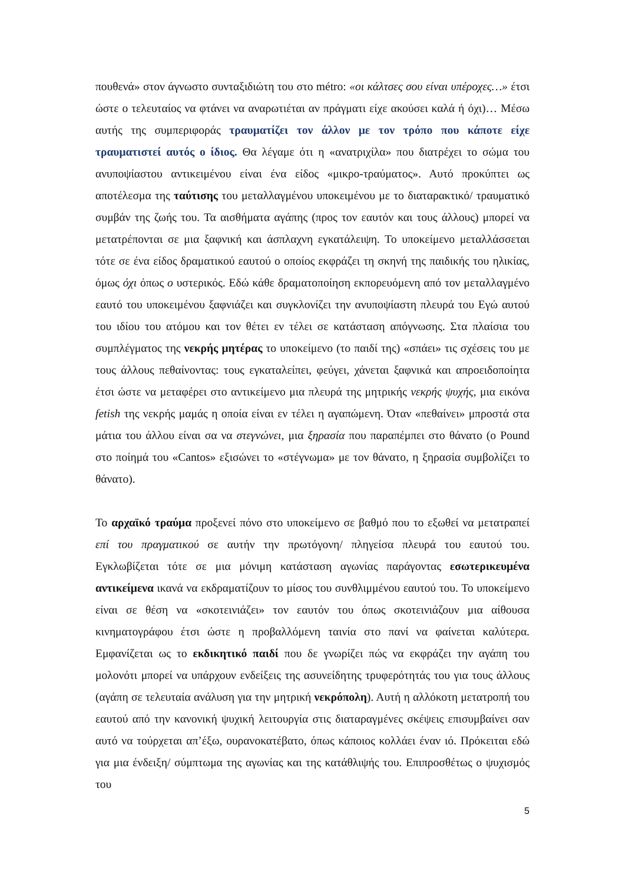πουθενά» στον άγνωστο συνταξιδιώτη του στο métro: «οι κάλτσες σου είναι υπέροχες…» έτσι ώστε ο τελευταίος να φτάνει να αναρωτιέται αν πράγματι είχε ακούσει καλά ή όχι)… Μέσω αυτής της συμπεριφοράς τραυματίζει τον άλλον με τον τρόπο που κάποτε είχε τραυματιστεί αυτός ο ίδιος. Θα λέγαμε ότι η «ανατριχίλα» που διατρέχει το σώμα του ανυποψίαστου αντικειμένου είναι ένα είδος «μικρο-τραύματος». Αυτό προκύπτει ως αποτέλεσμα της ταύτισης του μεταλλαγμένου υποκειμένου με το διαταρακτικό/ τραυματικό συμβάν της ζωής του. Τα αισθήματα αγάπης (προς τον εαυτόν και τους άλλους) μπορεί να μετατρέπονται σε μια ξαφνική και άσπλαχνη εγκατάλειψη. Το υποκείμενο μεταλλάσσεται τότε σε ένα είδος δραματικού εαυτού ο οποίος εκφράζει τη σκηνή της παιδικής του ηλικίας, όμως όχι όπως ο υστερικός. Εδώ κάθε δραματοποίηση εκπορευόμενη από τον μεταλλαγμένο εαυτό του υποκειμένου ξαφνιάζει και συγκλονίζει την ανυποψίαστη πλευρά του Εγώ αυτού του ιδίου του ατόμου και τον θέτει εν τέλει σε κατάσταση απόγνωσης. Στα πλαίσια του συμπλέγματος της νεκρής μητέρας το υποκείμενο (το παιδί της) «σπάει» τις σχέσεις του με τους άλλους πεθαίνοντας: τους εγκαταλείπει, φεύγει, χάνεται ξαφνικά και απροειδοποίητα έτσι ώστε να μεταφέρει στο αντικείμενο μια πλευρά της μητρικής νεκρής ψυχής, μια εικόνα fetish της νεκρής μαμάς η οποία είναι εν τέλει η αγαπώμενη. Όταν «πεθαίνει» μπροστά στα μάτια του άλλου είναι σα να στεγνώνει, μια ξηρασία που παραπέμπει στο θάνατο (ο Pound στο ποίημά του «Cantos» εξισώνει το «στέγνωμα» με τον θάνατο, η ξηρασία συμβολίζει το θάνατο).
Το αρχαϊκό τραύμα προξενεί πόνο στο υποκείμενο σε βαθμό που το εξωθεί να μετατραπεί επί του πραγματικού σε αυτήν την πρωτόγονη/ πληγείσα πλευρά του εαυτού του. Εγκλωβίζεται τότε σε μια μόνιμη κατάσταση αγωνίας παράγοντας εσωτερικευμένα αντικείμενα ικανά να εκδραματίζουν το μίσος του συνθλιμμένου εαυτού του. Το υποκείμενο είναι σε θέση να «σκοτεινιάζει» τον εαυτόν του όπως σκοτεινιάζουν μια αίθουσα κινηματογράφου έτσι ώστε η προβαλλόμενη ταινία στο πανί να φαίνεται καλύτερα. Εμφανίζεται ως το εκδικητικό παιδί που δε γνωρίζει πώς να εκφράζει την αγάπη του μολονότι μπορεί να υπάρχουν ενδείξεις της ασυνείδητης τρυφερότητάς του για τους άλλους (αγάπη σε τελευταία ανάλυση για την μητρική νεκρόπολη). Αυτή η αλλόκοτη μετατροπή του εαυτού από την κανονική ψυχική λειτουργία στις διαταραγμένες σκέψεις επισυμβαίνει σαν αυτό να τούρχεται απ’έξω, ουρανοκατέβατο, όπως κάποιος κολλάει έναν ιό. Πρόκειται εδώ για μια ένδειξη/ σύμπτωμα της αγωνίας και της κατάθλιψής του. Επιπροσθέτως ο ψυχισμός του
5